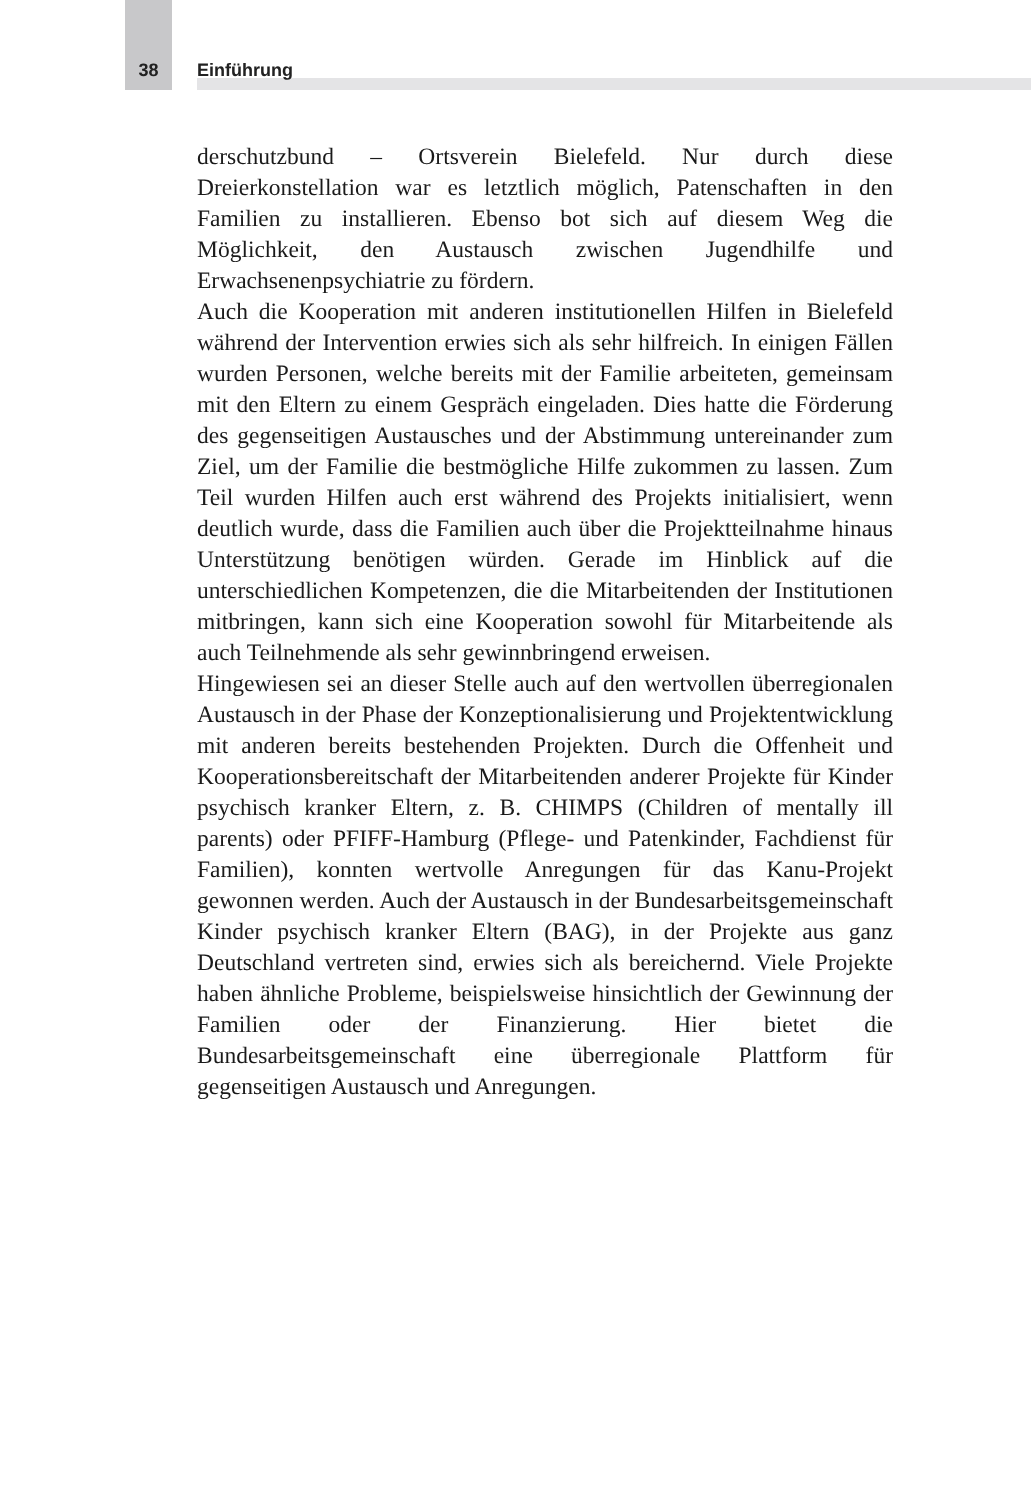38 Einführung
derschutzbund – Ortsverein Bielefeld. Nur durch diese Dreierkonstellation war es letztlich möglich, Patenschaften in den Familien zu installieren. Ebenso bot sich auf diesem Weg die Möglichkeit, den Austausch zwischen Jugendhilfe und Erwachsenenpsychiatrie zu fördern.
Auch die Kooperation mit anderen institutionellen Hilfen in Bielefeld während der Intervention erwies sich als sehr hilfreich. In einigen Fällen wurden Personen, welche bereits mit der Familie arbeiteten, gemeinsam mit den Eltern zu einem Gespräch eingeladen. Dies hatte die Förderung des gegenseitigen Austausches und der Abstimmung untereinander zum Ziel, um der Familie die bestmögliche Hilfe zukommen zu lassen. Zum Teil wurden Hilfen auch erst während des Projekts initialisiert, wenn deutlich wurde, dass die Familien auch über die Projektteilnahme hinaus Unterstützung benötigen würden. Gerade im Hinblick auf die unterschiedlichen Kompetenzen, die die Mitarbeitenden der Institutionen mitbringen, kann sich eine Kooperation sowohl für Mitarbeitende als auch Teilnehmende als sehr gewinnbringend erweisen.
Hingewiesen sei an dieser Stelle auch auf den wertvollen überregionalen Austausch in der Phase der Konzeptionalisierung und Projektentwicklung mit anderen bereits bestehenden Projekten. Durch die Offenheit und Kooperationsbereitschaft der Mitarbeitenden anderer Projekte für Kinder psychisch kranker Eltern, z. B. CHIMPS (Children of mentally ill parents) oder PFIFF-Hamburg (Pflege- und Patenkinder, Fachdienst für Familien), konnten wertvolle Anregungen für das Kanu-Projekt gewonnen werden. Auch der Austausch in der Bundesarbeitsgemeinschaft Kinder psychisch kranker Eltern (BAG), in der Projekte aus ganz Deutschland vertreten sind, erwies sich als bereichernd. Viele Projekte haben ähnliche Probleme, beispielsweise hinsichtlich der Gewinnung der Familien oder der Finanzierung. Hier bietet die Bundesarbeitsgemeinschaft eine überregionale Plattform für gegenseitigen Austausch und Anregungen.